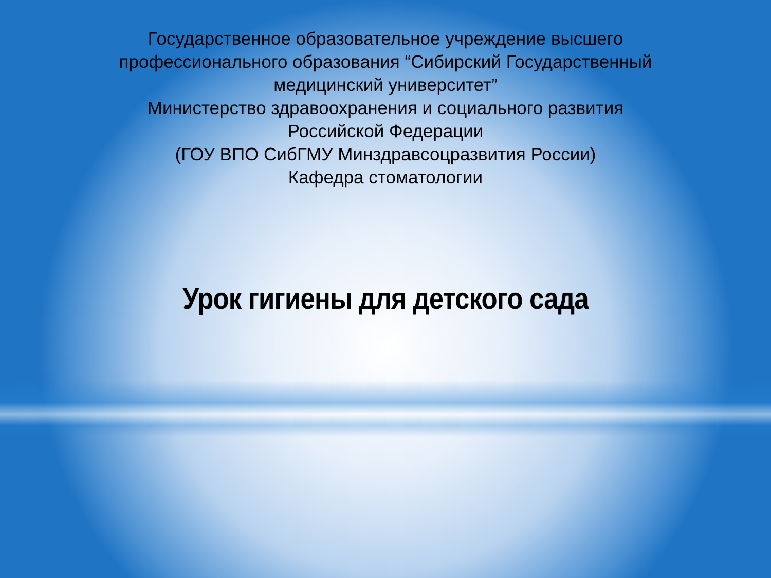Государственное образовательное учреждение высшего
профессионального образования “Сибирский Государственный
медицинский университет”
Министерство здравоохранения и социального развития
Российской Федерации
(ГОУ ВПО СибГМУ Минздравсоцразвития России)
Кафедра стоматологии
Урок гигиены для детского сада